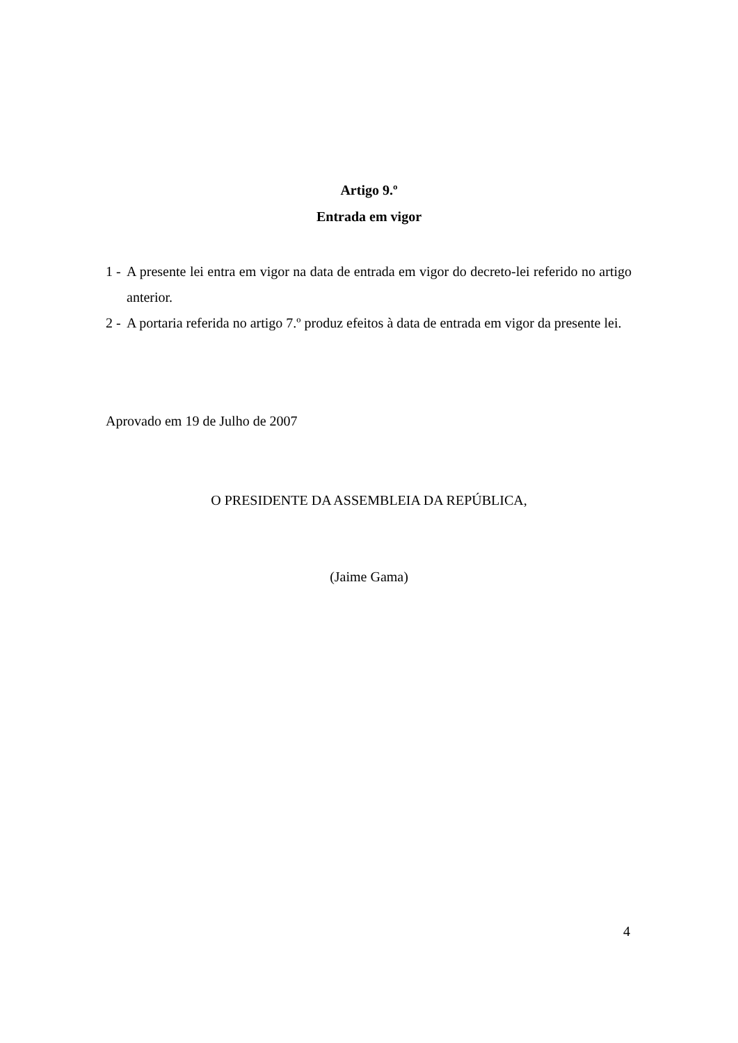Artigo 9.º
Entrada em vigor
1 - A presente lei entra em vigor na data de entrada em vigor do decreto-lei referido no artigo anterior.
2 - A portaria referida no artigo 7.º produz efeitos à data de entrada em vigor da presente lei.
Aprovado em 19 de Julho de 2007
O PRESIDENTE DA ASSEMBLEIA DA REPÚBLICA,
(Jaime Gama)
4